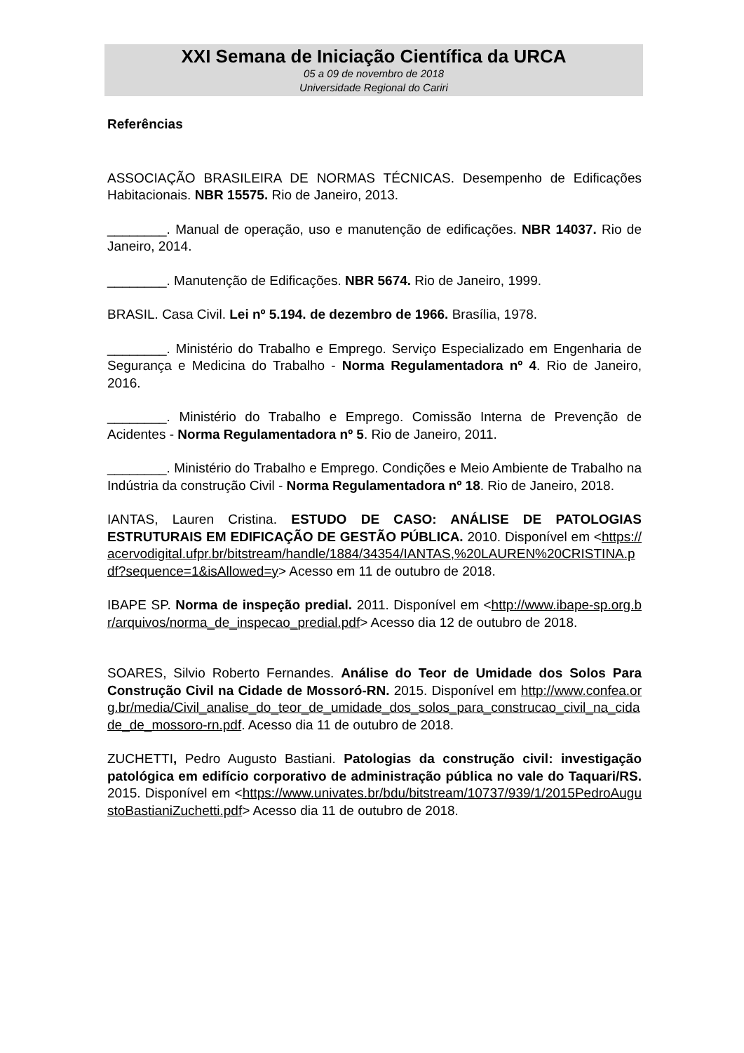XXI Semana de Iniciação Científica da URCA
05 a 09 de novembro de 2018
Universidade Regional do Cariri
Referências
ASSOCIAÇÃO BRASILEIRA DE NORMAS TÉCNICAS. Desempenho de Edificações Habitacionais. NBR 15575. Rio de Janeiro, 2013.
________. Manual de operação, uso e manutenção de edificações. NBR 14037. Rio de Janeiro, 2014.
________. Manutenção de Edificações. NBR 5674. Rio de Janeiro, 1999.
BRASIL. Casa Civil. Lei nº 5.194. de dezembro de 1966. Brasília, 1978.
________. Ministério do Trabalho e Emprego. Serviço Especializado em Engenharia de Segurança e Medicina do Trabalho - Norma Regulamentadora nº 4. Rio de Janeiro, 2016.
________. Ministério do Trabalho e Emprego. Comissão Interna de Prevenção de Acidentes - Norma Regulamentadora nº 5. Rio de Janeiro, 2011.
________. Ministério do Trabalho e Emprego. Condições e Meio Ambiente de Trabalho na Indústria da construção Civil - Norma Regulamentadora nº 18. Rio de Janeiro, 2018.
IANTAS, Lauren Cristina. ESTUDO DE CASO: ANÁLISE DE PATOLOGIAS ESTRUTURAIS EM EDIFICAÇÃO DE GESTÃO PÚBLICA. 2010. Disponível em <https://acervodigital.ufpr.br/bitstream/handle/1884/34354/IANTAS,%20LAUREN%20CRISTINA.pdf?sequence=1&isAllowed=y> Acesso em 11 de outubro de 2018.
IBAPE SP. Norma de inspeção predial. 2011. Disponível em <http://www.ibape-sp.org.br/arquivos/norma_de_inspecao_predial.pdf> Acesso dia 12 de outubro de 2018.
SOARES, Silvio Roberto Fernandes. Análise do Teor de Umidade dos Solos Para Construção Civil na Cidade de Mossoró-RN. 2015. Disponível em http://www.confea.org.br/media/Civil_analise_do_teor_de_umidade_dos_solos_para_construcao_civil_na_cidade_de_mossoro-rn.pdf. Acesso dia 11 de outubro de 2018.
ZUCHETTI, Pedro Augusto Bastiani. Patologias da construção civil: investigação patológica em edifício corporativo de administração pública no vale do Taquari/RS. 2015. Disponível em <https://www.univates.br/bdu/bitstream/10737/939/1/2015PedroAugustoBastianiZuchetti.pdf> Acesso dia 11 de outubro de 2018.